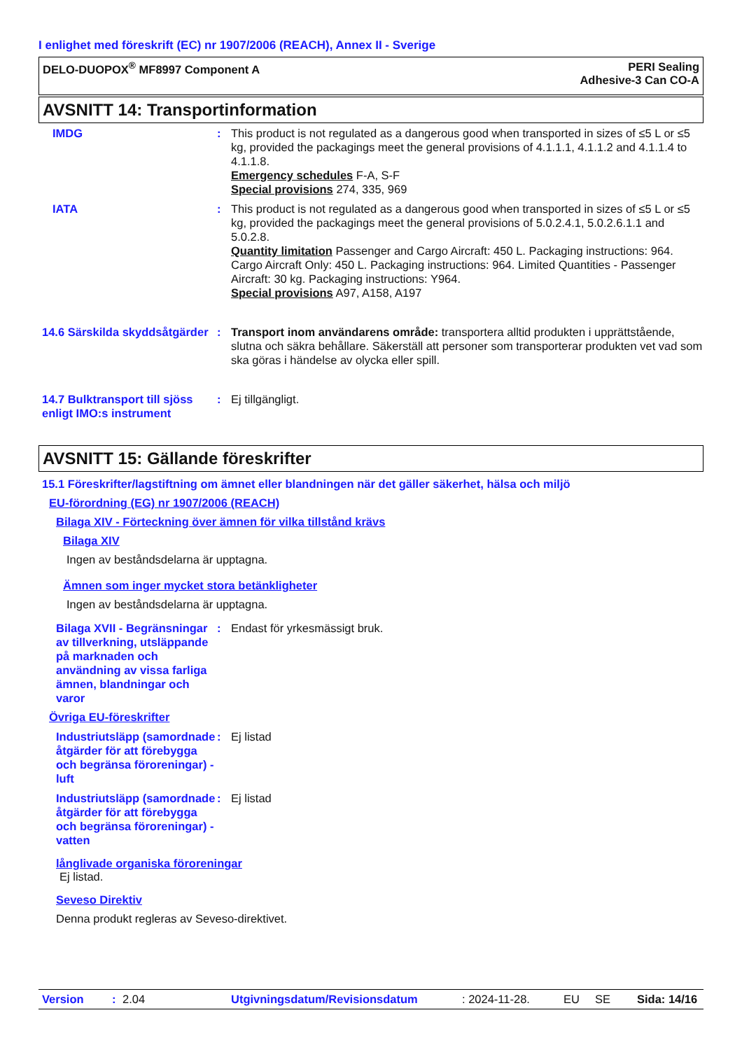I enlighet med föreskrift (EC) nr 1907/2006 (REACH), Annex II - Sverige
DELO-DUOPOX<sup>®</sup> MF8997 Component A
PERI Sealing
Adhesive-3 Can CO-A
AVSNITT 14: Transportinformation
IMDG : This product is not regulated as a dangerous good when transported in sizes of ≤5 L or ≤5 kg, provided the packagings meet the general provisions of 4.1.1.1, 4.1.1.2 and 4.1.1.4 to 4.1.1.8.
Emergency schedules F-A, S-F
Special provisions 274, 335, 969
IATA : This product is not regulated as a dangerous good when transported in sizes of ≤5 L or ≤5 kg, provided the packagings meet the general provisions of 5.0.2.4.1, 5.0.2.6.1.1 and 5.0.2.8.
Quantity limitation Passenger and Cargo Aircraft: 450 L. Packaging instructions: 964. Cargo Aircraft Only: 450 L. Packaging instructions: 964. Limited Quantities - Passenger Aircraft: 30 kg. Packaging instructions: Y964.
Special provisions A97, A158, A197
14.6 Särskilda skyddsåtgärder
: Transport inom användarens område: transportera alltid produkten i upprättstående, slutna och säkra behållare. Säkerställ att personer som transporterar produkten vet vad som ska göras i händelse av olycka eller spill.
14.7 Bulktransport till sjöss enligt IMO:s instrument
: Ej tillgängligt.
AVSNITT 15: Gällande föreskrifter
15.1 Föreskrifter/lagstiftning om ämnet eller blandningen när det gäller säkerhet, hälsa och miljö
EU-förordning (EG) nr 1907/2006 (REACH)
Bilaga XIV - Förteckning över ämnen för vilka tillstånd krävs
Bilaga XIV
Ingen av beståndsdelarna är upptagna.
Ämnen som inger mycket stora betänkligheter
Ingen av beståndsdelarna är upptagna.
Bilaga XVII - Begränsningar av tillverkning, utsläppande på marknaden och användning av vissa farliga ämnen, blandningar och varor
: Endast för yrkesmässigt bruk.
Övriga EU-föreskrifter
Industriutsläpp (samordnade åtgärder för att förebygga och begränsa föroreningar) - luft
: Ej listad
Industriutsläpp (samordnade åtgärder för att förebygga och begränsa föroreningar) - vatten
: Ej listad
långlivade organiska föroreningar
Ej listad.
Seveso Direktiv
Denna produkt regleras av Seveso-direktivet.
Version: 2.04 Utgivningsdatum/Revisionsdatum: 2024-11-28. EU SE Sida: 14/16